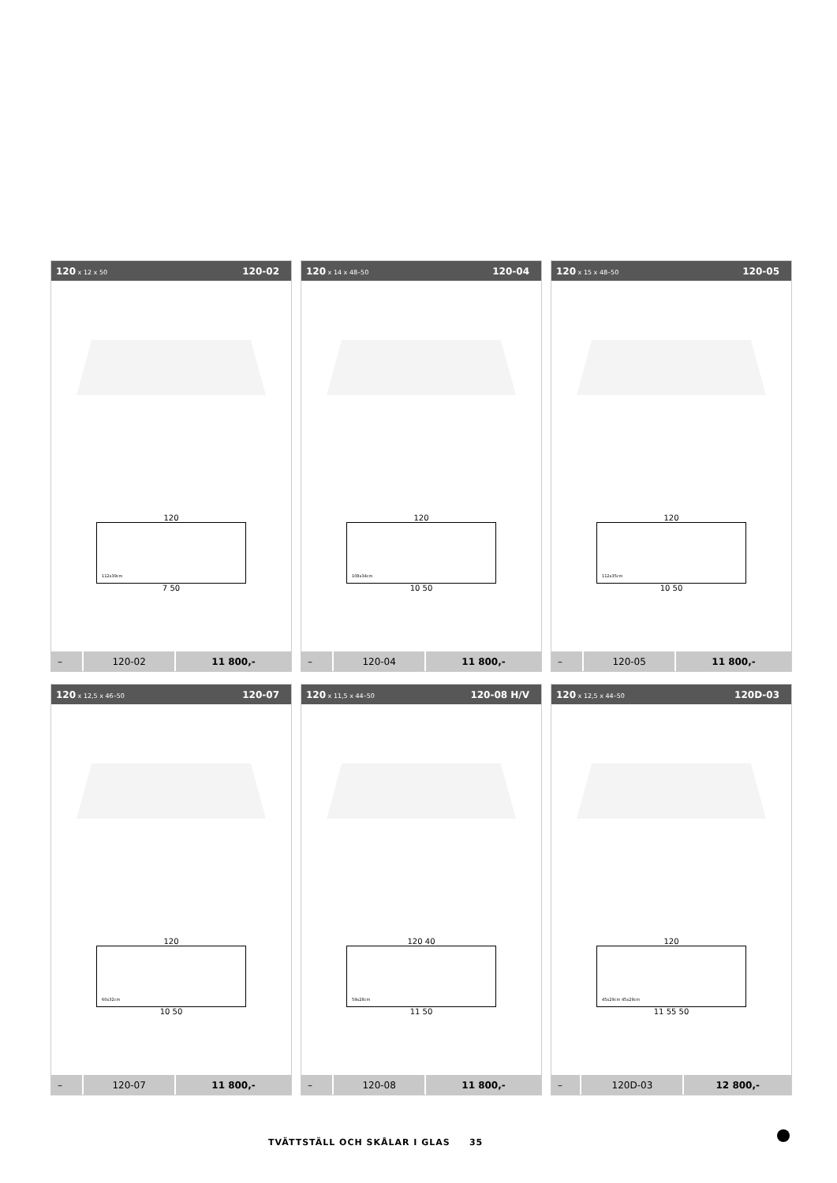120 x 12 x 50 120-02
120
112x39cm
7 50
| – | 120-02 | 11 800,- |
120 x 14 x 48–50 120-04
120
108x34cm
10 50
| – | 120-04 | 11 800,- |
120 x 15 x 48–50 120-05
120
112x35cm
10 50
| – | 120-05 | 11 800,- |
120 x 12,5 x 46–50 120-07
120
60x32cm
10 50
| – | 120-07 | 11 800,- |
120 x 11,5 x 44–50 120-08 H/V
120 40
59x28cm
11 50
| – | 120-08 | 11 800,- |
120 x 12,5 x 44–50 120D-03
120
45x29cm 45x29cm
11 55 50
| – | 120D-03 | 12 800,- |
TVÄTTSTÄLL OCH SKÅLAR I GLAS 35